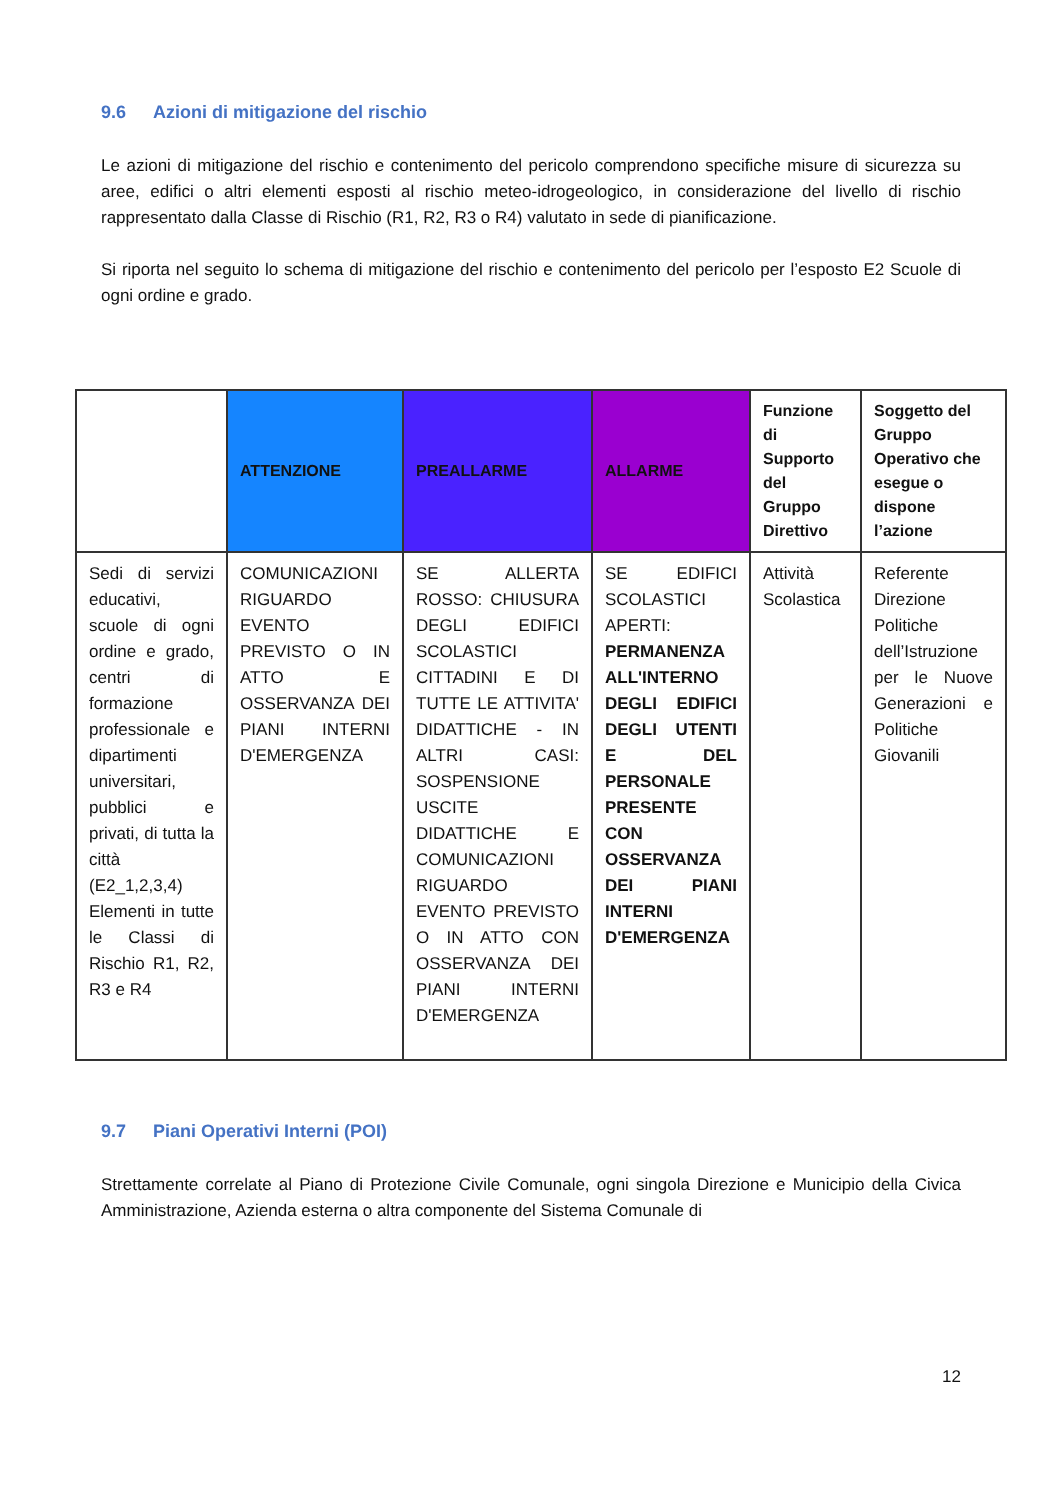9.6 Azioni di mitigazione del rischio
Le azioni di mitigazione del rischio e contenimento del pericolo comprendono specifiche misure di sicurezza su aree, edifici o altri elementi esposti al rischio meteo-idrogeologico, in considerazione del livello di rischio rappresentato dalla Classe di Rischio (R1, R2, R3 o R4) valutato in sede di pianificazione.
Si riporta nel seguito lo schema di mitigazione del rischio e contenimento del pericolo per l’esposto E2 Scuole di ogni ordine e grado.
| | ATTENZIONE | PREALLARME | ALLARME | Funzione di Supporto del Gruppo Direttivo | Soggetto del Gruppo Operativo che esegue o dispone l’azione |
| --- | --- | --- | --- | --- | --- |
| Sedi di servizi educativi, scuole di ogni ordine e grado, centri di formazione professionale e dipartimenti universitari, pubblici e privati, di tutta la città (E2_1,2,3,4) Elementi in tutte le Classi di Rischio R1, R2, R3 e R4 | COMUNICAZIONI RIGUARDO EVENTO PREVISTO O IN ATTO E OSSERVANZA DEI PIANI INTERNI D'EMERGENZA | SE ALLERTA ROSSO: CHIUSURA DEGLI EDIFICI SCOLASTICI CITTADINI E DI TUTTE LE ATTIVITA' DIDATTICHE - IN ALTRI CASI: SOSPENSIONE USCITE DIDATTICHE E COMUNICAZIONI RIGUARDO EVENTO PREVISTO O IN ATTO CON OSSERVANZA DEI PIANI INTERNI D'EMERGENZA | SE EDIFICI SCOLASTICI APERTI: PERMANENZA ALL'INTERNO DEGLI EDIFICI DEGLI UTENTI E DEL PERSONALE PRESENTE CON OSSERVANZA DEI PIANI INTERNI D'EMERGENZA | Attività Scolastica | Referente Direzione Politiche dell’Istruzione per le Nuove Generazioni e Politiche Giovanili |
9.7 Piani Operativi Interni (POI)
Strettamente correlate al Piano di Protezione Civile Comunale, ogni singola Direzione e Municipio della Civica Amministrazione, Azienda esterna o altra componente del Sistema Comunale di
12